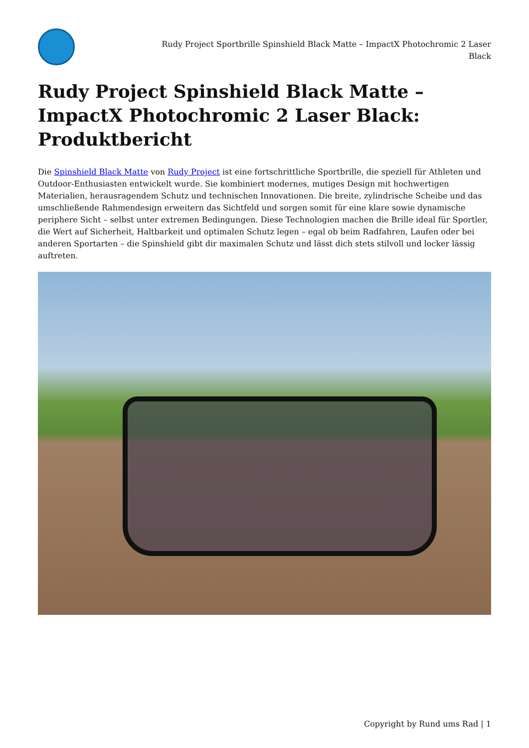Rudy Project Sportbrille Spinshield Black Matte – ImpactX Photochromic 2 Laser Black
Rudy Project Spinshield Black Matte – ImpactX Photochromic 2 Laser Black: Produktbericht
Die Spinshield Black Matte von Rudy Project ist eine fortschrittliche Sportbrille, die speziell für Athleten und Outdoor-Enthusiasten entwickelt wurde. Sie kombiniert modernes, mutiges Design mit hochwertigen Materialien, herausragendem Schutz und technischen Innovationen. Die breite, zylindrische Scheibe und das umschließende Rahmendesign erweitern das Sichtfeld und sorgen somit für eine klare sowie dynamische periphere Sicht – selbst unter extremen Bedingungen. Diese Technologien machen die Brille ideal für Sportler, die Wert auf Sicherheit, Haltbarkeit und optimalen Schutz legen – egal ob beim Radfahren, Laufen oder bei anderen Sportarten – die Spinshield gibt dir maximalen Schutz und lässt dich stets stilvoll und locker lässig auftreten.
Copyright by Rund ums Rad | 1